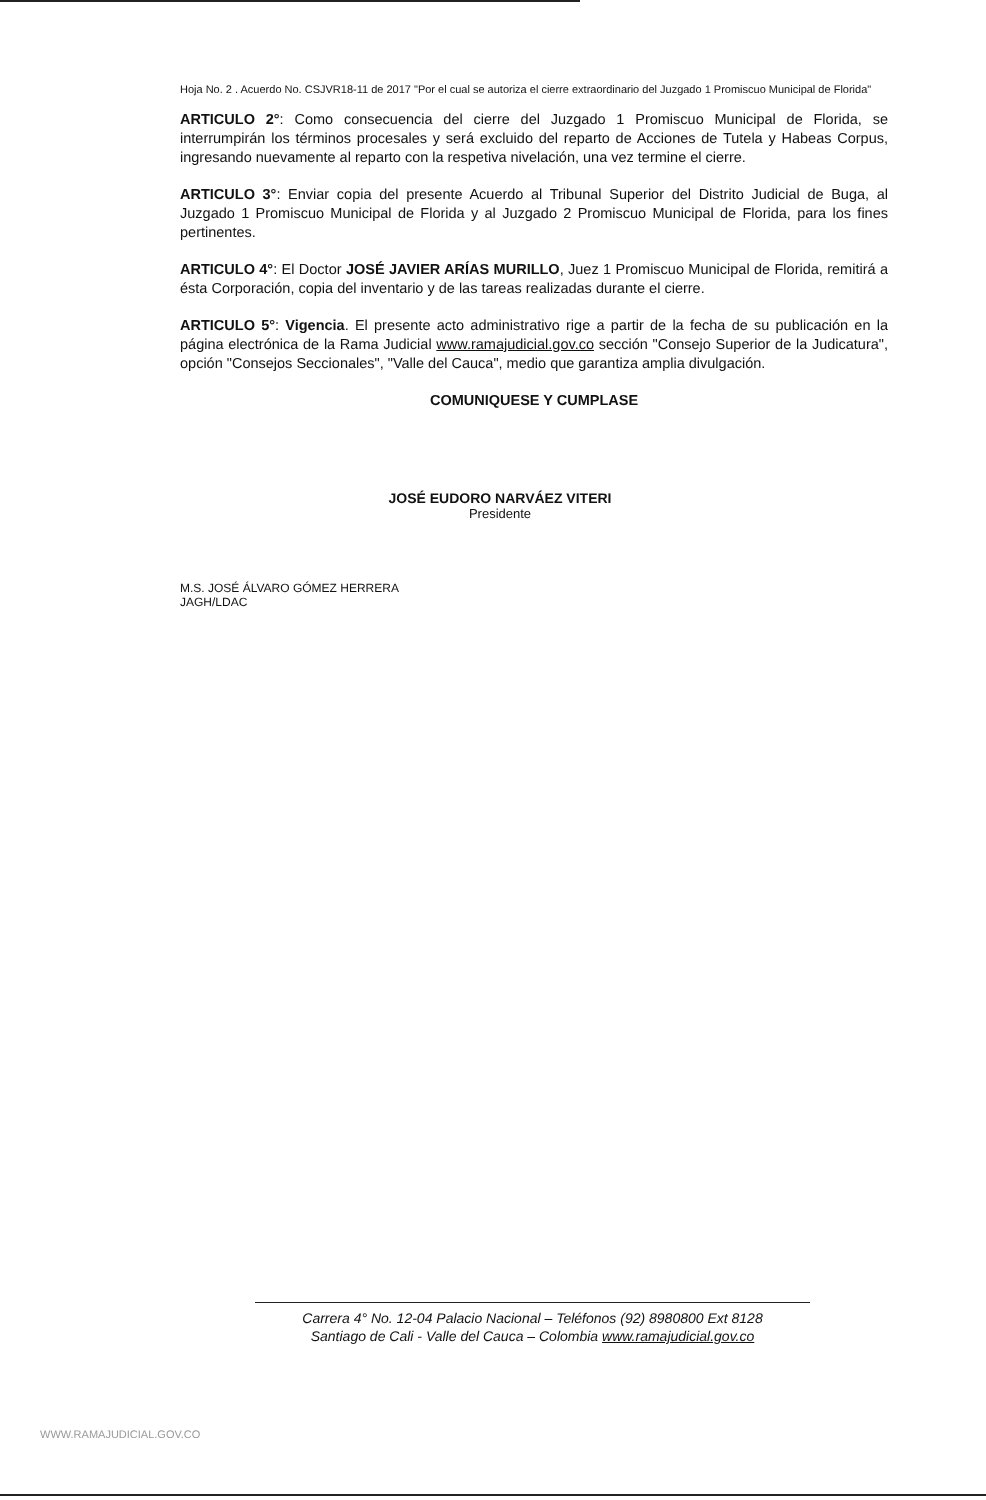Hoja No. 2 . Acuerdo No. CSJVR18-11 de 2017 "Por el cual se autoriza el cierre extraordinario del Juzgado 1 Promiscuo Municipal de Florida"
ARTICULO 2°: Como consecuencia del cierre del Juzgado 1 Promiscuo Municipal de Florida, se interrumpirán los términos procesales y será excluido del reparto de Acciones de Tutela y Habeas Corpus, ingresando nuevamente al reparto con la respetiva nivelación, una vez termine el cierre.
ARTICULO 3°: Enviar copia del presente Acuerdo al Tribunal Superior del Distrito Judicial de Buga, al Juzgado 1 Promiscuo Municipal de Florida y al Juzgado 2 Promiscuo Municipal de Florida, para los fines pertinentes.
ARTICULO 4°: El Doctor JOSÉ JAVIER ARÍAS MURILLO, Juez 1 Promiscuo Municipal de Florida, remitirá a ésta Corporación, copia del inventario y de las tareas realizadas durante el cierre.
ARTICULO 5°: Vigencia. El presente acto administrativo rige a partir de la fecha de su publicación en la página electrónica de la Rama Judicial www.ramajudicial.gov.co sección "Consejo Superior de la Judicatura", opción "Consejos Seccionales", "Valle del Cauca", medio que garantiza amplia divulgación.
COMUNIQUESE Y CUMPLASE
JOSÉ EUDORO NARVÁEZ VITERI
Presidente
M.S. JOSÉ ÁLVARO GÓMEZ HERRERA
JAGH/LDAC
Carrera 4° No. 12-04 Palacio Nacional – Teléfonos (92) 8980800 Ext 8128
Santiago de Cali - Valle del Cauca – Colombia www.ramajudicial.gov.co
WWW.RAMAJUDICIAL.GOV.CO